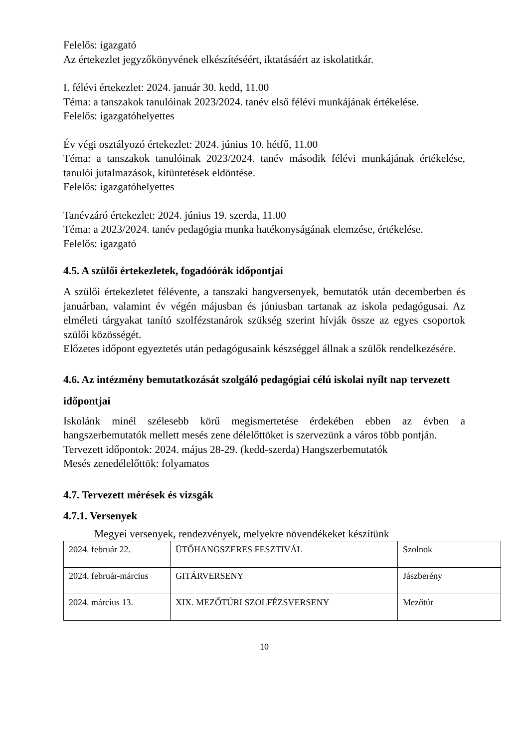Felelős: igazgató
Az értekezlet jegyzőkönyvének elkészítéséért, iktatásáért az iskolatitkár.
I. félévi értekezlet: 2024. január 30. kedd, 11.00
Téma: a tanszakok tanulóinak 2023/2024. tanév első félévi munkájának értékelése.
Felelős: igazgatóhelyettes
Év végi osztályozó értekezlet: 2024. június 10. hétfő, 11.00
Téma: a tanszakok tanulóinak 2023/2024. tanév második félévi munkájának értékelése, tanulói jutalmazások, kitüntetések eldöntése.
Felelős: igazgatóhelyettes
Tanévzáró értekezlet: 2024. június 19. szerda, 11.00
Téma: a 2023/2024. tanév pedagógia munka hatékonyságának elemzése, értékelése.
Felelős: igazgató
4.5. A szülői értekezletek, fogadóórák időpontjai
A szülői értekezletet félévente, a tanszaki hangversenyek, bemutatók után decemberben és januárban, valamint év végén májusban és júniusban tartanak az iskola pedagógusai. Az elméleti tárgyakat tanító szolfézstanárok szükség szerint hívják össze az egyes csoportok szülői közösségét.
Előzetes időpont egyeztetés után pedagógusaink készséggel állnak a szülők rendelkezésére.
4.6. Az intézmény bemutatkozását szolgáló pedagógiai célú iskolai nyílt nap tervezett időpontjai
Iskolánk minél szélesebb körű megismertetése érdekében ebben az évben a hangszerbemutatók mellett mesés zene délelőttöket is szervezünk a város több pontján.
Tervezett időpontok: 2024. május 28-29. (kedd-szerda) Hangszerbemutatók
Mesés zenedélelőttök: folyamatos
4.7. Tervezett mérések és vizsgák
4.7.1. Versenyek
Megyei versenyek, rendezvények, melyekre növendékeket készítünk
| 2024. február 22. | ÜTŐHANGSZERES FESZTIVÁL | Szolnok |
| 2024. február-március | GITÁRVERSENY | Jászberény |
| 2024. március 13. | XIX. MEZŐTÚRI SZOLFÉZSVERSENY | Mezőtúr |
10